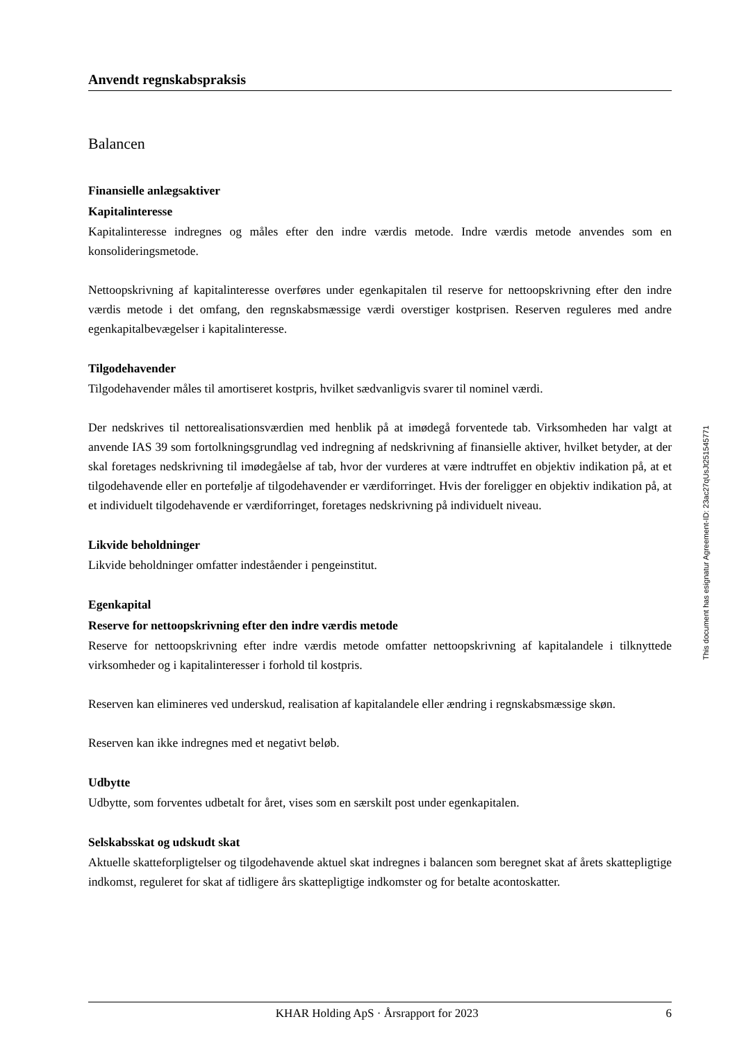Anvendt regnskabspraksis
Balancen
Finansielle anlægsaktiver
Kapitalinteresse
Kapitalinteresse indregnes og måles efter den indre værdis metode. Indre værdis metode anvendes som en konsolideringsmetode.
Nettoopskrivning af kapitalinteresse overføres under egenkapitalen til reserve for nettoopskrivning efter den indre værdis metode i det omfang, den regnskabsmæssige værdi overstiger kostprisen. Reserven reguleres med andre egenkapitalbevægelser i kapitalinteresse.
Tilgodehavender
Tilgodehavender måles til amortiseret kostpris, hvilket sædvanligvis svarer til nominel værdi.
Der nedskrives til nettorealisationsværdien med henblik på at imødegå forventede tab. Virksomheden har valgt at anvende IAS 39 som fortolkningsgrundlag ved indregning af nedskrivning af finansielle aktiver, hvilket betyder, at der skal foretages nedskrivning til imødegåelse af tab, hvor der vurderes at være indtruffet en objektiv indikation på, at et tilgodehavende eller en portefølje af tilgodehavender er værdiforringet. Hvis der foreligger en objektiv indikation på, at et individuelt tilgodehavende er værdiforringet, foretages nedskrivning på individuelt niveau.
Likvide beholdninger
Likvide beholdninger omfatter indeståender i pengeinstitut.
Egenkapital
Reserve for nettoopskrivning efter den indre værdis metode
Reserve for nettoopskrivning efter indre værdis metode omfatter nettoopskrivning af kapitalandele i tilknyttede virksomheder og i kapitalinteresser i forhold til kostpris.
Reserven kan elimineres ved underskud, realisation af kapitalandele eller ændring i regnskabsmæssige skøn.
Reserven kan ikke indregnes med et negativt beløb.
Udbytte
Udbytte, som forventes udbetalt for året, vises som en særskilt post under egenkapitalen.
Selskabsskat og udskudt skat
Aktuelle skatteforpligtelser og tilgodehavende aktuel skat indregnes i balancen som beregnet skat af årets skattepligtige indkomst, reguleret for skat af tidligere års skattepligtige indkomster og for betalte acontoskatter.
This document has esignatur Agreement-ID: 23ac27qUsJt251545771
KHAR Holding ApS · Årsrapport for 2023 6